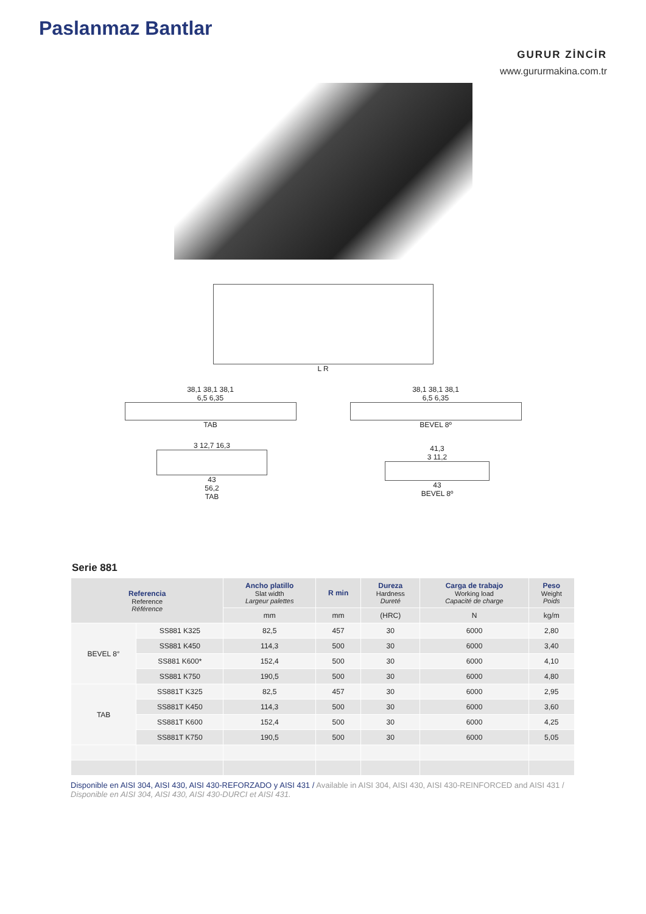Paslanmaz Bantlar
GURUR ZİNCİR
www.gururmakina.com.tr
L R
38,1 38,1 38,1
6,5 6,35
TAB
38,1 38,1 38,1
6,5 6,35
BEVEL 8º
3 12,7 16,3
43
56,2
TAB
41,3
3 11,2
43
BEVEL 8º
Serie 881
| Referencia Reference Référence | | Ancho platillo Slat width Largeur palettes | R min | Dureza Hardness Dureté | Carga de trabajo Working load Capacité de charge | Peso Weight Poids |
| --- | --- | --- | --- | --- | --- | --- |
| | | mm | mm | (HRC) | N | kg/m |
| BEVEL 8° | SS881 K325 | 82,5 | 457 | 30 | 6000 | 2,80 |
| | SS881 K450 | 114,3 | 500 | 30 | 6000 | 3,40 |
| | SS881 K600* | 152,4 | 500 | 30 | 6000 | 4,10 |
| | SS881 K750 | 190,5 | 500 | 30 | 6000 | 4,80 |
| TAB | SS881T K325 | 82,5 | 457 | 30 | 6000 | 2,95 |
| | SS881T K450 | 114,3 | 500 | 30 | 6000 | 3,60 |
| | SS881T K600 | 152,4 | 500 | 30 | 6000 | 4,25 |
| | SS881T K750 | 190,5 | 500 | 30 | 6000 | 5,05 |
Disponible en AISI 304, AISI 430, AISI 430-REFORZADO y AISI 431 / Available in AISI 304, AISI 430, AISI 430-REINFORCED and AISI 431 / Disponible en AISI 304, AISI 430, AISI 430-DURCI et AISI 431.